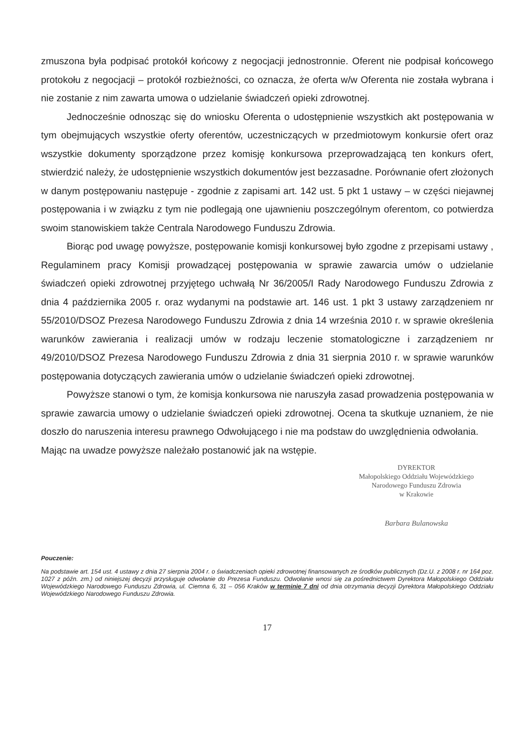zmuszona była podpisać protokół końcowy z negocjacji jednostronnie. Oferent nie podpisał końcowego protokołu z negocjacji – protokół rozbieżności, co oznacza, że oferta w/w Oferenta nie została wybrana i nie zostanie z nim zawarta umowa o udzielanie świadczeń opieki zdrowotnej.
Jednocześnie odnosząc się do wniosku Oferenta o udostępnienie wszystkich akt postępowania w tym obejmujących wszystkie oferty oferentów, uczestniczących w przedmiotowym konkursie ofert oraz wszystkie dokumenty sporządzone przez komisję konkursowa przeprowadzającą ten konkurs ofert, stwierdzić należy, że udostępnienie wszystkich dokumentów jest bezzasadne. Porównanie ofert złożonych w danym postępowaniu następuje - zgodnie z zapisami art. 142 ust. 5 pkt 1 ustawy – w części niejawnej postępowania i w związku z tym nie podlegają one ujawnieniu poszczególnym oferentom, co potwierdza swoim stanowiskiem także Centrala Narodowego Funduszu Zdrowia.
Biorąc pod uwagę powyższe, postępowanie komisji konkursowej było zgodne z przepisami ustawy , Regulaminem pracy Komisji prowadzącej postępowania w sprawie zawarcia umów o udzielanie świadczeń opieki zdrowotnej przyjętego uchwałą Nr 36/2005/I Rady Narodowego Funduszu Zdrowia z dnia 4 października 2005 r. oraz wydanymi na podstawie art. 146 ust. 1 pkt 3 ustawy zarządzeniem nr 55/2010/DSOZ Prezesa Narodowego Funduszu Zdrowia z dnia 14 września 2010 r. w sprawie określenia warunków zawierania i realizacji umów w rodzaju leczenie stomatologiczne i zarządzeniem nr 49/2010/DSOZ Prezesa Narodowego Funduszu Zdrowia z dnia 31 sierpnia 2010 r. w sprawie warunków postępowania dotyczących zawierania umów o udzielanie świadczeń opieki zdrowotnej.
Powyższe stanowi o tym, że komisja konkursowa nie naruszyła zasad prowadzenia postępowania w sprawie zawarcia umowy o udzielanie świadczeń opieki zdrowotnej. Ocena ta skutkuje uznaniem, że nie doszło do naruszenia interesu prawnego Odwołującego i nie ma podstaw do uwzględnienia odwołania.
Mając na uwadze powyższe należało postanowić jak na wstępie.
DYREKTOR
Małopolskiego Oddziału Wojewódzkiego
Narodowego Funduszu Zdrowia
w Krakowie
Barbara Bulanowska
Pouczenie:
Na podstawie art. 154 ust. 4 ustawy z dnia 27 sierpnia 2004 r. o świadczeniach opieki zdrowotnej finansowanych ze środków publicznych (Dz.U. z 2008 r. nr 164 poz. 1027 z późn. zm.) od niniejszej decyzji przysługuje odwołanie do Prezesa Funduszu. Odwołanie wnosi się za pośrednictwem Dyrektora Małopolskiego Oddziału Wojewódzkiego Narodowego Funduszu Zdrowia, ul. Ciemna 6, 31 – 056 Kraków w terminie 7 dni od dnia otrzymania decyzji Dyrektora Małopolskiego Oddziału Wojewódzkiego Narodowego Funduszu Zdrowia.
17